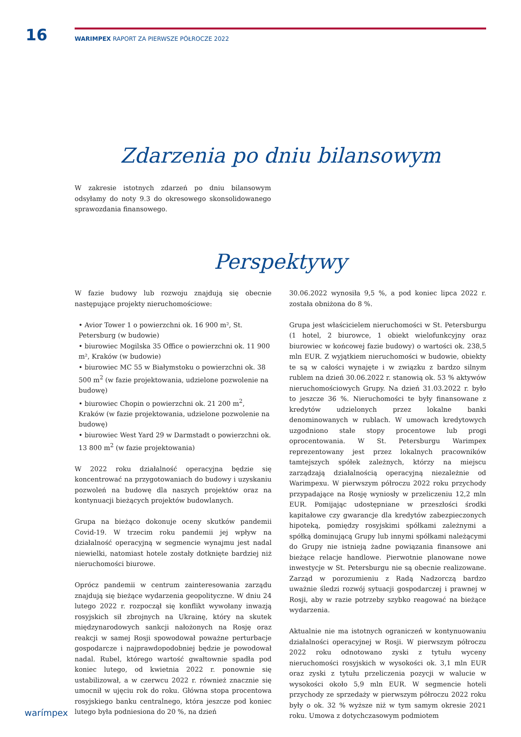16
WARIMPEX RAPORT ZA PIERWSZE PÓŁROCZE 2022
Zdarzenia po dniu bilansowym
W zakresie istotnych zdarzeń po dniu bilansowym odsyłamy do noty 9.3 do okresowego skonsolidowanego sprawozdania finansowego.
Perspektywy
W fazie budowy lub rozwoju znajdują się obecnie następujące projekty nieruchomościowe:
• Avior Tower 1 o powierzchni ok. 16 900 m², St. Petersburg (w budowie)
• biurowiec Mogilska 35 Office o powierzchni ok. 11 900 m², Kraków (w budowie)
• biurowiec MC 55 w Białymstoku o powierzchni ok. 38 500 m<sup>2</sup> (w fazie projektowania, udzielone pozwolenie na budowę)
• biurowiec Chopin o powierzchni ok. 21 200 m<sup>2</sup>, Kraków (w fazie projektowania, udzielone pozwolenie na budowę)
• biurowiec West Yard 29 w Darmstadt o powierzchni ok. 13 800 m<sup>2</sup> (w fazie projektowania)
W 2022 roku działalność operacyjna będzie się koncentrować na przygotowaniach do budowy i uzyskaniu pozwoleń na budowę dla naszych projektów oraz na kontynuacji bieżących projektów budowlanych.
Grupa na bieżąco dokonuje oceny skutków pandemii Covid-19. W trzecim roku pandemii jej wpływ na działalność operacyjną w segmencie wynajmu jest nadal niewielki, natomiast hotele zostały dotknięte bardziej niż nieruchomości biurowe.
Oprócz pandemii w centrum zainteresowania zarządu znajdują się bieżące wydarzenia geopolityczne. W dniu 24 lutego 2022 r. rozpoczął się konflikt wywołany inwazją rosyjskich sił zbrojnych na Ukrainę, który na skutek międzynarodowych sankcji nałożonych na Rosję oraz reakcji w samej Rosji spowodował poważne perturbacje gospodarcze i najprawdopodobniej będzie je powodował nadal. Rubel, którego wartość gwałtownie spadła pod koniec lutego, od kwietnia 2022 r. ponownie się ustabilizował, a w czerwcu 2022 r. również znacznie się umocnił w ujęciu rok do roku. Główna stopa procentowa rosyjskiego banku centralnego, która jeszcze pod koniec lutego była podniesiona do 20 %, na dzień
30.06.2022 wynosiła 9,5 %, a pod koniec lipca 2022 r. została obniżona do 8 %.
Grupa jest właścicielem nieruchomości w St. Petersburgu (1 hotel, 2 biurowce, 1 obiekt wielofunkcyjny oraz biurowiec w końcowej fazie budowy) o wartości ok. 238,5 mln EUR. Z wyjątkiem nieruchomości w budowie, obiekty te są w całości wynajęte i w związku z bardzo silnym rublem na dzień 30.06.2022 r. stanowią ok. 53 % aktywów nieruchomościowych Grupy. Na dzień 31.03.2022 r. było to jeszcze 36 %. Nieruchomości te były finansowane z kredytów udzielonych przez lokalne banki denominowanych w rublach. W umowach kredytowych uzgodniono stałe stopy procentowe lub progi oprocentowania. W St. Petersburgu Warimpex reprezentowany jest przez lokalnych pracowników tamtejszych spółek zależnych, którzy na miejscu zarządzają działalnością operacyjną niezależnie od Warimpexu. W pierwszym półroczu 2022 roku przychody przypadające na Rosję wyniosły w przeliczeniu 12,2 mln EUR. Pomijając udostępniane w przeszłości środki kapitałowe czy gwarancje dla kredytów zabezpieczonych hipoteką, pomiędzy rosyjskimi spółkami zależnymi a spółką dominującą Grupy lub innymi spółkami należącymi do Grupy nie istnieją żadne powiązania finansowe ani bieżące relacje handlowe. Pierwotnie planowane nowe inwestycje w St. Petersburgu nie są obecnie realizowane. Zarząd w porozumieniu z Radą Nadzorczą bardzo uważnie śledzi rozwój sytuacji gospodarczej i prawnej w Rosji, aby w razie potrzeby szybko reagować na bieżące wydarzenia.
Aktualnie nie ma istotnych ograniczeń w kontynuowaniu działalności operacyjnej w Rosji. W pierwszym półroczu 2022 roku odnotowano zyski z tytułu wyceny nieruchomości rosyjskich w wysokości ok. 3,1 mln EUR oraz zyski z tytułu przeliczenia pozycji w walucie w wysokości około 5,9 mln EUR. W segmencie hoteli przychody ze sprzedaży w pierwszym półroczu 2022 roku były o ok. 32 % wyższe niż w tym samym okresie 2021 roku. Umowa z dotychczasowym podmiotem
warímpex